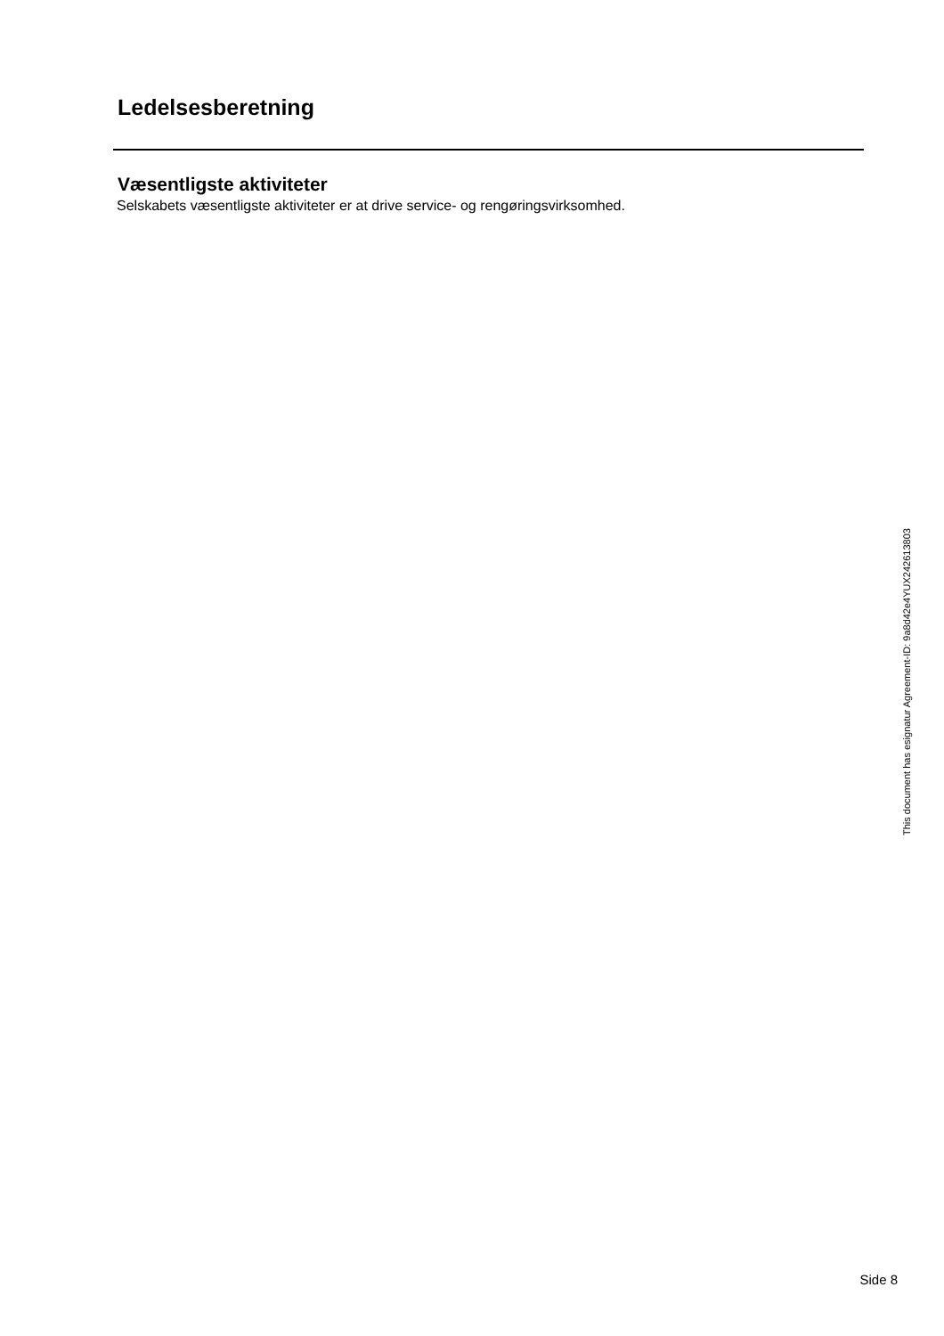Ledelsesberetning
Væsentligste aktiviteter
Selskabets væsentligste aktiviteter er at drive service- og rengøringsvirksomhed.
This document has esignatur Agreement-ID: 9a8d42e4YUX242613803
Side 8